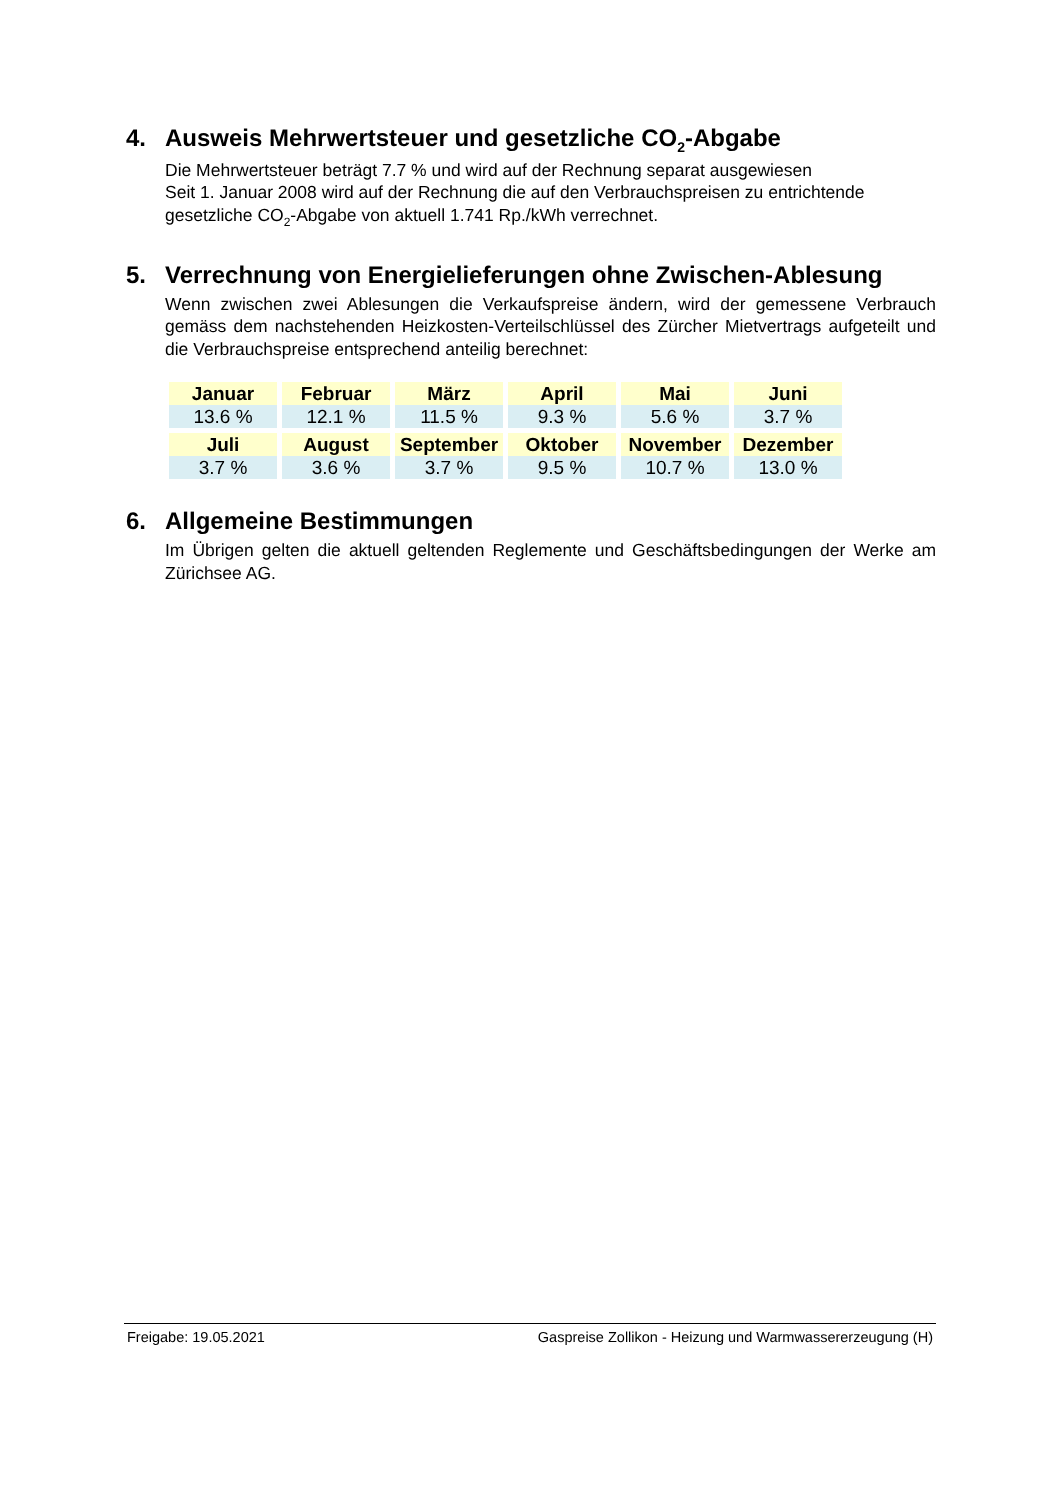4. Ausweis Mehrwertsteuer und gesetzliche CO<sub>2</sub>-Abgabe
Die Mehrwertsteuer beträgt 7.7 % und wird auf der Rechnung separat ausgewiesen
Seit 1. Januar 2008 wird auf der Rechnung die auf den Verbrauchspreisen zu entrichtende gesetzliche CO<sub>2</sub>-Abgabe von aktuell 1.741 Rp./kWh verrechnet.
5. Verrechnung von Energielieferungen ohne Zwischen-Ablesung
Wenn zwischen zwei Ablesungen die Verkaufspreise ändern, wird der gemessene Verbrauch gemäss dem nachstehenden Heizkosten-Verteilschlüssel des Zürcher Mietvertrags aufgeteilt und die Verbrauchspreise entsprechend anteilig berechnet:
| Januar | Februar | März | April | Mai | Juni |
| 13.6 % | 12.1 % | 11.5 % | 9.3 % | 5.6 % | 3.7 % |
| Juli | August | September | Oktober | November | Dezember |
| 3.7 % | 3.6 % | 3.7 % | 9.5 % | 10.7 % | 13.0 % |
6. Allgemeine Bestimmungen
Im Übrigen gelten die aktuell geltenden Reglemente und Geschäftsbedingungen der Werke am Zürichsee AG.
Freigabe: 19.05.2021 Gaspreise Zollikon - Heizung und Warmwassererzeugung (H)